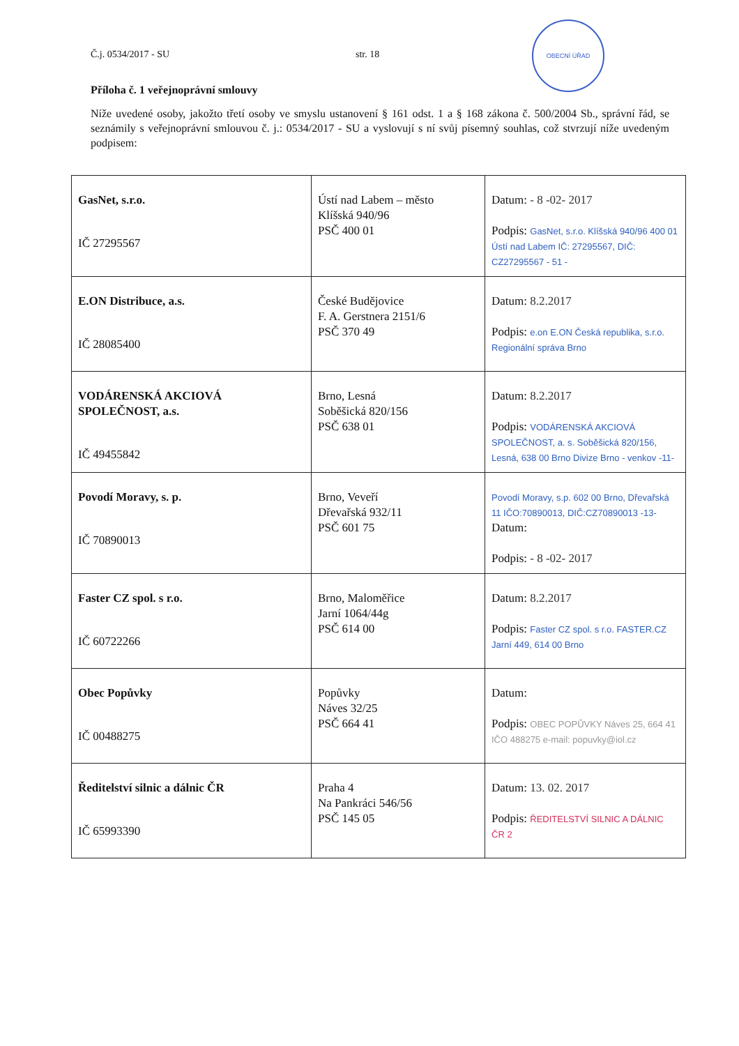Č.j. 0534/2017 - SU str. 18
OBECNÍ ÚŘAD
Příloha č. 1 veřejnoprávní smlouvy
Níže uvedené osoby, jakožto třetí osoby ve smyslu ustanovení § 161 odst. 1 a § 168 zákona č. 500/2004 Sb., správní řád, se seznámily s veřejnoprávní smlouvou č. j.: 0534/2017 - SU a vyslovují s ní svůj písemný souhlas, což stvrzují níže uvedeným podpisem:
| GasNet, s.r.o. IČ 27295567 | Ústí nad Labem – město Klíšská 940/96 PSČ 400 01 | Datum: - 8 -02- 2017 Podpis: GasNet, s.r.o. Klíšská 940/96 400 01 Ústí nad Labem IČ: 27295567, DIČ: CZ27295567 - 51 - |
| E.ON Distribuce, a.s. IČ 28085400 | České Budějovice F. A. Gerstnera 2151/6 PSČ 370 49 | Datum: 8.2.2017 Podpis: e.on E.ON Česká republika, s.r.o. Regionální správa Brno |
| VODÁRENSKÁ AKCIOVÁ SPOLEČNOST, a.s. IČ 49455842 | Brno, Lesná Soběšická 820/156 PSČ 638 01 | Datum: 8.2.2017 Podpis: VODÁRENSKÁ AKCIOVÁ SPOLEČNOST, a. s. Soběšická 820/156, Lesná, 638 00 Brno Divize Brno - venkov -11- |
| Povodí Moravy, s. p. IČ 70890013 | Brno, Veveří Dřevařská 932/11 PSČ 601 75 | Povodí Moravy, s.p. 602 00 Brno, Dřevařská 11 IČO:70890013, DIČ:CZ70890013 -13- Datum: Podpis: - 8 -02- 2017 |
| Faster CZ spol. s r.o. IČ 60722266 | Brno, Maloměřice Jarní 1064/44g PSČ 614 00 | Datum: 8.2.2017 Podpis: Faster CZ spol. s r.o. FASTER.CZ Jarní 449, 614 00 Brno |
| Obec Popůvky IČ 00488275 | Popůvky Náves 32/25 PSČ 664 41 | Datum: Podpis: OBEC POPŮVKY Náves 25, 664 41 IČO 488275 e-mail: popuvky@iol.cz |
| Ředitelství silnic a dálnic ČR IČ 65993390 | Praha 4 Na Pankráci 546/56 PSČ 145 05 | Datum: 13. 02. 2017 Podpis: ŘEDITELSTVÍ SILNIC A DÁLNIC ČR 2 |